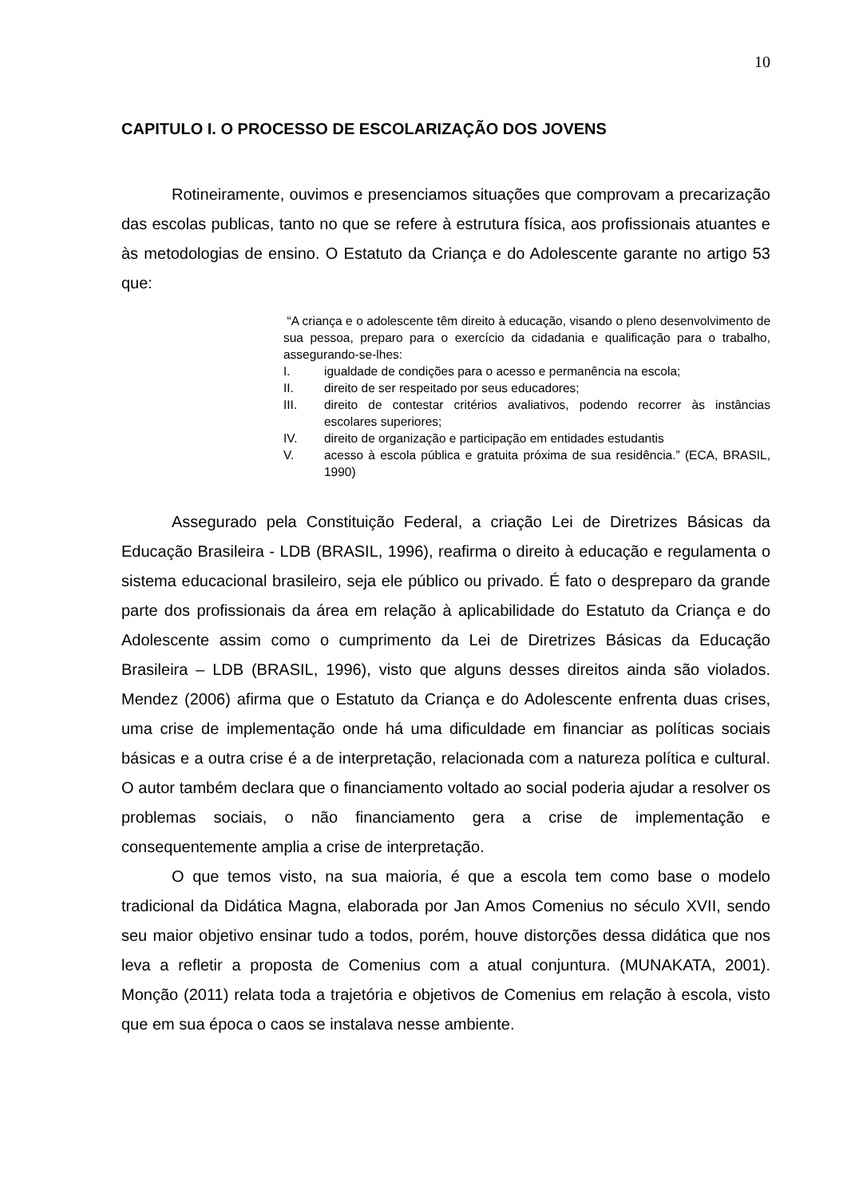10
CAPITULO I. O PROCESSO DE ESCOLARIZAÇÃO DOS JOVENS
Rotineiramente, ouvimos e presenciamos situações que comprovam a precarização das escolas publicas, tanto no que se refere à estrutura física, aos profissionais atuantes e às metodologias de ensino. O Estatuto da Criança e do Adolescente garante no artigo 53 que:
“A criança e o adolescente têm direito à educação, visando o pleno desenvolvimento de sua pessoa, preparo para o exercício da cidadania e qualificação para o trabalho, assegurando-se-lhes:
I. igualdade de condições para o acesso e permanência na escola;
II. direito de ser respeitado por seus educadores;
III. direito de contestar critérios avaliativos, podendo recorrer às instâncias escolares superiores;
IV. direito de organização e participação em entidades estudantis
V. acesso à escola pública e gratuita próxima de sua residência.” (ECA, BRASIL, 1990)
Assegurado pela Constituição Federal, a criação Lei de Diretrizes Básicas da Educação Brasileira - LDB (BRASIL, 1996), reafirma o direito à educação e regulamenta o sistema educacional brasileiro, seja ele público ou privado. É fato o despreparo da grande parte dos profissionais da área em relação à aplicabilidade do Estatuto da Criança e do Adolescente assim como o cumprimento da Lei de Diretrizes Básicas da Educação Brasileira – LDB (BRASIL, 1996), visto que alguns desses direitos ainda são violados. Mendez (2006) afirma que o Estatuto da Criança e do Adolescente enfrenta duas crises, uma crise de implementação onde há uma dificuldade em financiar as políticas sociais básicas e a outra crise é a de interpretação, relacionada com a natureza política e cultural. O autor também declara que o financiamento voltado ao social poderia ajudar a resolver os problemas sociais, o não financiamento gera a crise de implementação e consequentemente amplia a crise de interpretação.
O que temos visto, na sua maioria, é que a escola tem como base o modelo tradicional da Didática Magna, elaborada por Jan Amos Comenius no século XVII, sendo seu maior objetivo ensinar tudo a todos, porém, houve distorções dessa didática que nos leva a refletir a proposta de Comenius com a atual conjuntura. (MUNAKATA, 2001). Monção (2011) relata toda a trajetória e objetivos de Comenius em relação à escola, visto que em sua época o caos se instalava nesse ambiente.